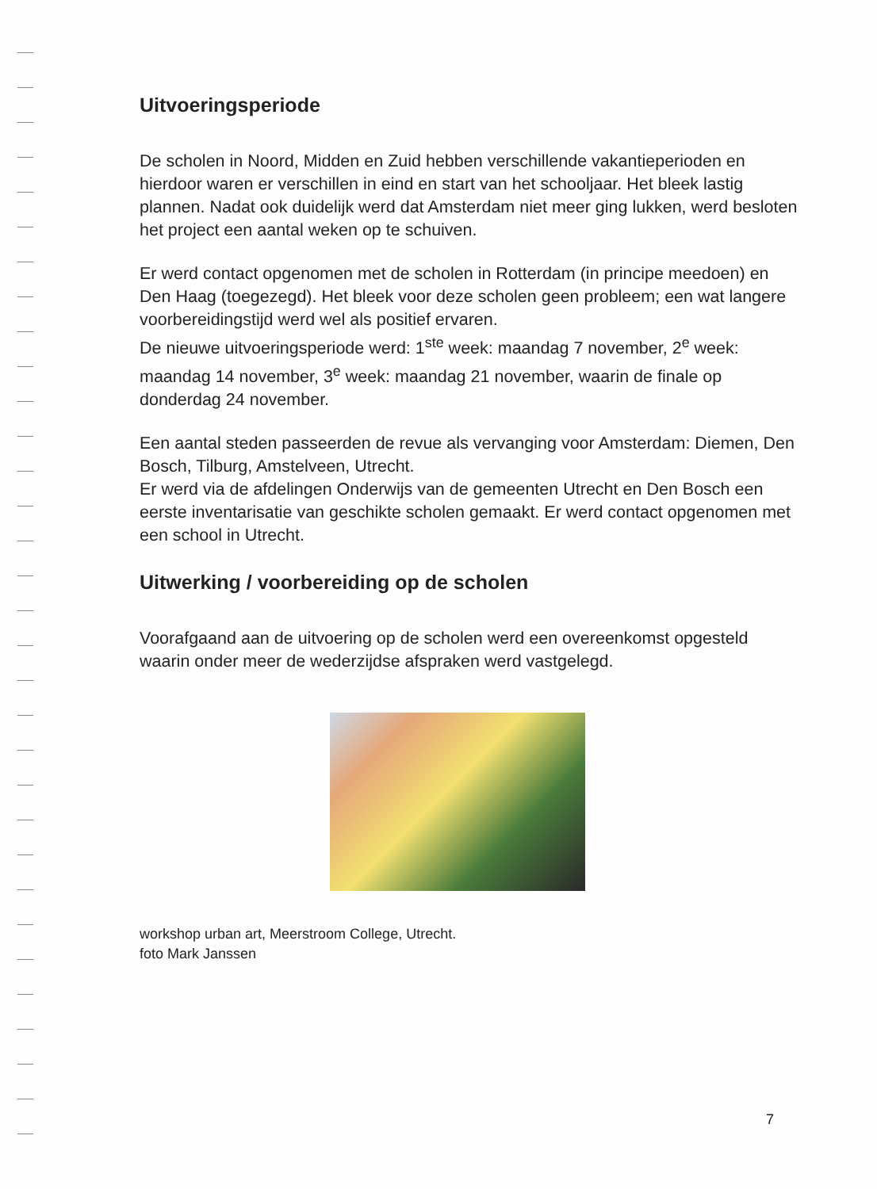Uitvoeringsperiode
De scholen in Noord, Midden en Zuid hebben verschillende vakantieperioden en hierdoor waren er verschillen in eind en start van het schooljaar. Het bleek lastig plannen. Nadat ook duidelijk werd dat Amsterdam niet meer ging lukken, werd besloten het project een aantal weken op te schuiven.
Er werd contact opgenomen met de scholen in Rotterdam (in principe meedoen) en Den Haag (toegezegd). Het bleek voor deze scholen geen probleem; een wat langere voorbereidingstijd werd wel als positief ervaren.
De nieuwe uitvoeringsperiode werd: 1<sup>ste</sup> week: maandag 7 november, 2<sup>e</sup> week: maandag 14 november, 3<sup>e</sup> week: maandag 21 november, waarin de finale op donderdag 24 november.
Een aantal steden passeerden de revue als vervanging voor Amsterdam: Diemen, Den Bosch, Tilburg, Amstelveen, Utrecht.
Er werd via de afdelingen Onderwijs van de gemeenten Utrecht en Den Bosch een eerste inventarisatie van geschikte scholen gemaakt. Er werd contact opgenomen met een school in Utrecht.
Uitwerking / voorbereiding op de scholen
Voorafgaand aan de uitvoering op de scholen werd een overeenkomst opgesteld waarin onder meer de wederzijdse afspraken werd vastgelegd.
workshop urban art, Meerstroom College, Utrecht.
foto Mark Janssen
7